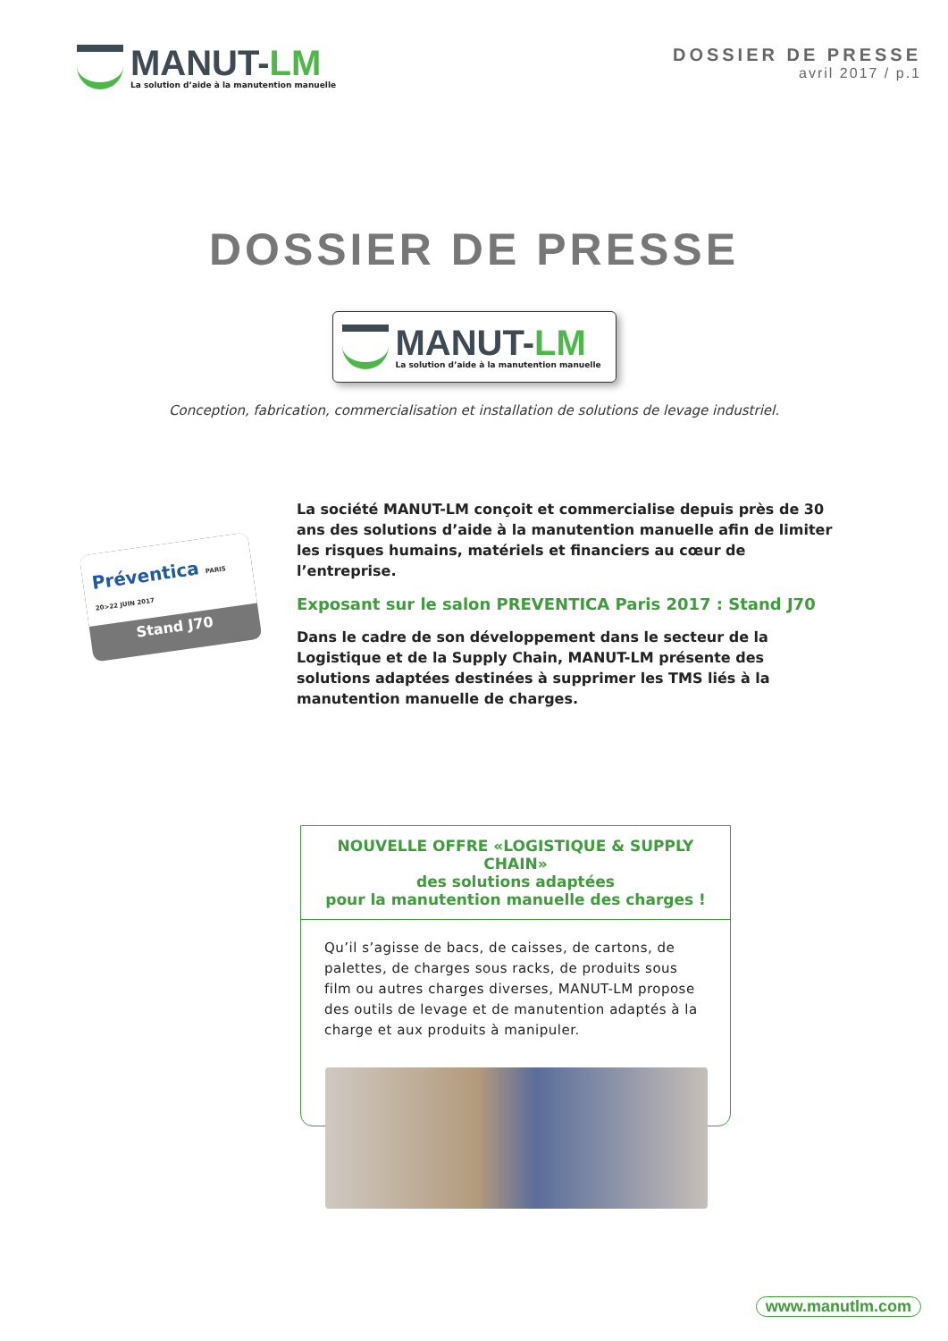MANUT-LM
La solution d’aide à la manutention manuelle
DOSSIER DE PRESSE
avril 2017 / p.1
DOSSIER DE PRESSE
MANUT-LM
La solution d’aide à la manutention manuelle
Conception, fabrication, commercialisation et installation de solutions de levage industriel.
Préventica PARIS 20>22 JUIN 2017
Stand J70
La société MANUT-LM conçoit et commercialise depuis près de 30 ans des solutions d’aide à la manutention manuelle afin de limiter les risques humains, matériels et financiers au cœur de l’entreprise.
Exposant sur le salon PREVENTICA Paris 2017 : Stand J70
Dans le cadre de son développement dans le secteur de la Logistique et de la Supply Chain, MANUT-LM présente des solutions adaptées destinées à supprimer les TMS liés à la manutention manuelle de charges.
NOUVELLE OFFRE «LOGISTIQUE & SUPPLY CHAIN»
des solutions adaptées
pour la manutention manuelle des charges !
Qu’il s’agisse de bacs, de caisses, de cartons, de palettes, de charges sous racks, de produits sous film ou autres charges diverses, MANUT-LM propose des outils de levage et de manutention adaptés à la charge et aux produits à manipuler.
www.manutlm.com